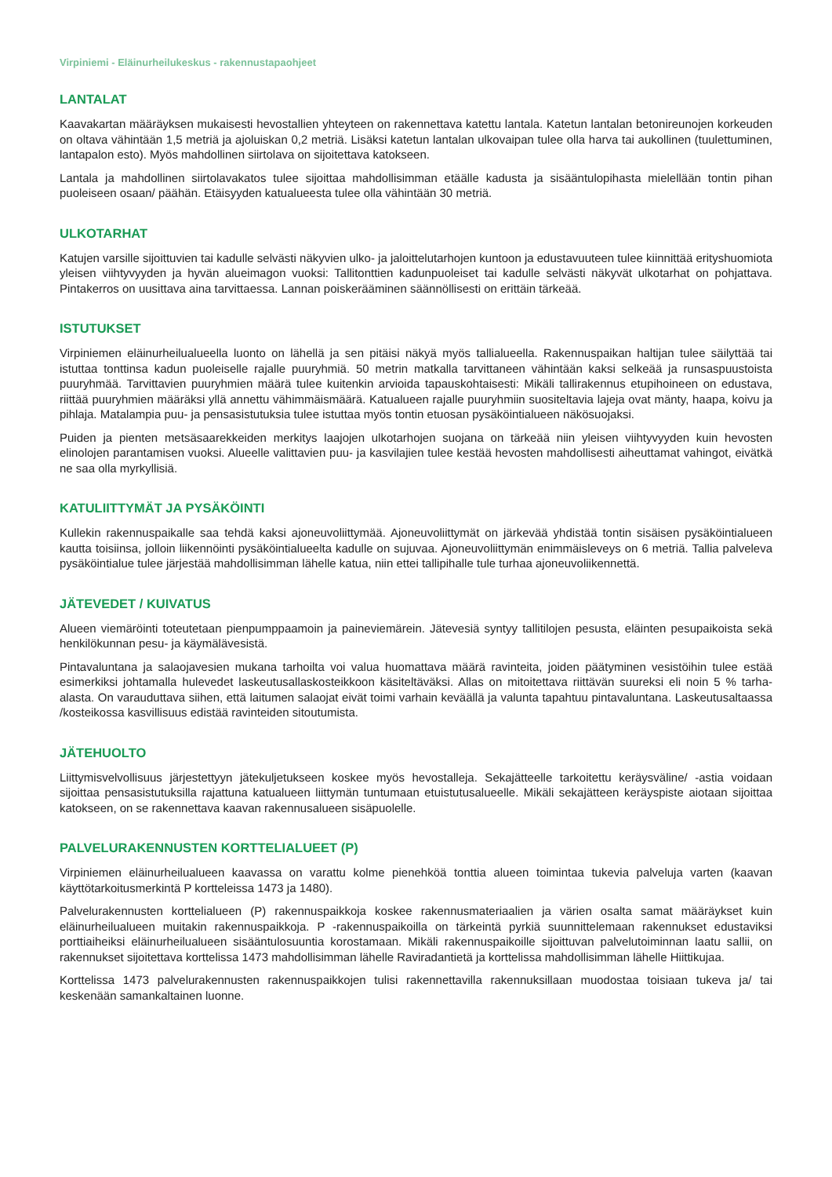Virpiniemi - Eläinurheilukeskus - rakennustapaohjeet
LANTALAT
Kaavakartan määräyksen mukaisesti hevostallien yhteyteen on rakennettava katettu lantala. Katetun lantalan betonireunojen korkeuden on oltava vähintään 1,5 metriä ja ajoluiskan 0,2 metriä. Lisäksi katetun lantalan ulkovaipan tulee olla harva tai aukollinen (tuulettuminen, lantapalon esto). Myös mahdollinen siirtolava on sijoitettava katokseen.
Lantala ja mahdollinen siirtolavakatos tulee sijoittaa mahdollisimman etäälle kadusta ja sisääntulopihasta mielellään tontin pihan puoleiseen osaan/ päähän. Etäisyyden katualueesta tulee olla vähintään 30 metriä.
ULKOTARHAT
Katujen varsille sijoittuvien tai kadulle selvästi näkyvien ulko- ja jaloittelutarhojen kuntoon ja edustavuuteen tulee kiinnittää erityshuomiota yleisen viihtyvyyden ja hyvän alueimagon vuoksi: Tallitonttien kadunpuoleiset tai kadulle selvästi näkyvät ulkotarhat on pohjattava. Pintakerros on uusittava aina tarvittaessa. Lannan poiskerääminen säännöllisesti on erittäin tärkeää.
ISTUTUKSET
Virpiniemen eläinurheilualueella luonto on lähellä ja sen pitäisi näkyä myös tallialueella. Rakennuspaikan haltijan tulee säilyttää tai istuttaa tonttinsa kadun puoleiselle rajalle puuryhmiä. 50 metrin matkalla tarvittaneen vähintään kaksi selkeää ja runsaspuustoista puuryhmää. Tarvittavien puuryhmien määrä tulee kuitenkin arvioida tapauskohtaisesti: Mikäli tallirakennus etupihoineen on edustava, riittää puuryhmien määräksi yllä annettu vähimmäismäärä. Katualueen rajalle puuryhmiin suositeltavia lajeja ovat mänty, haapa, koivu ja pihlaja. Matalampia puu- ja pensasistutuksia tulee istuttaa myös tontin etuosan pysäköintialueen näkösuojaksi.
Puiden ja pienten metsäsaarekkeiden merkitys laajojen ulkotarhojen suojana on tärkeää niin yleisen viihtyvyyden kuin hevosten elinolojen parantamisen vuoksi. Alueelle valittavien puu- ja kasvilajien tulee kestää hevosten mahdollisesti aiheuttamat vahingot, eivätkä ne saa olla myrkyllisiä.
KATULIITTYMÄT JA PYSÄKÖINTI
Kullekin rakennuspaikalle saa tehdä kaksi ajoneuvoliittymää. Ajoneuvoliittymät on järkevää yhdistää tontin sisäisen pysäköintialueen kautta toisiinsa, jolloin liikennöinti pysäköintialueelta kadulle on sujuvaa. Ajoneuvoliittymän enimmäisleveys on 6 metriä. Tallia palveleva pysäköintialue tulee järjestää mahdollisimman lähelle katua, niin ettei tallipihalle tule turhaa ajoneuvoliikennettä.
JÄTEVEDET / KUIVATUS
Alueen viemäröinti toteutetaan pienpumppaamoin ja paineviemärein. Jätevesiä syntyy tallitilojen pesusta, eläinten pesupaikoista sekä henkilökunnan pesu- ja käymälävesistä.
Pintavaluntana ja salaojavesien mukana tarhoilta voi valua huomattava määrä ravinteita, joiden päätyminen vesistöihin tulee estää esimerkiksi johtamalla hulevedet laskeutusallaskosteikkoon käsiteltäväksi. Allas on mitoitettava riittävän suureksi eli noin 5 % tarha-alasta. On varauduttava siihen, että laitumen salaojat eivät toimi varhain keväällä ja valunta tapahtuu pintavaluntana. Laskeutusaltaassa /kosteikossa kasvillisuus edistää ravinteiden sitoutumista.
JÄTEHUOLTO
Liittymisvelvollisuus järjestettyyn jätekuljetukseen koskee myös hevostalleja. Sekajätteelle tarkoitettu keräysväline/ -astia voidaan sijoittaa pensasistutuksilla rajattuna katualueen liittymän tuntumaan etuistutusalueelle. Mikäli sekajätteen keräyspiste aiotaan sijoittaa katokseen, on se rakennettava kaavan rakennusalueen sisäpuolelle.
PALVELURAKENNUSTEN KORTTELIALUEET (P)
Virpiniemen eläinurheilualueen kaavassa on varattu kolme pienehköä tonttia alueen toimintaa tukevia palveluja varten (kaavan käyttötarkoitusmerkintä P kortteleissa 1473 ja 1480).
Palvelurakennusten korttelialueen (P) rakennuspaikkoja koskee rakennusmateriaalien ja värien osalta samat määräykset kuin eläinurheilualueen muitakin rakennuspaikkoja. P -rakennuspaikoilla on tärkeintä pyrkiä suunnittelemaan rakennukset edustaviksi porttiaiheiksi eläinurheilualueen sisääntulosuuntia korostamaan. Mikäli rakennuspaikoille sijoittuvan palvelutoiminnan laatu sallii, on rakennukset sijoitettava korttelissa 1473 mahdollisimman lähelle Raviradantietä ja korttelissa mahdollisimman lähelle Hiittikujaa.
Korttelissa 1473 palvelurakennusten rakennuspaikkojen tulisi rakennettavilla rakennuksillaan muodostaa toisiaan tukeva ja/ tai keskenään samankaltainen luonne.